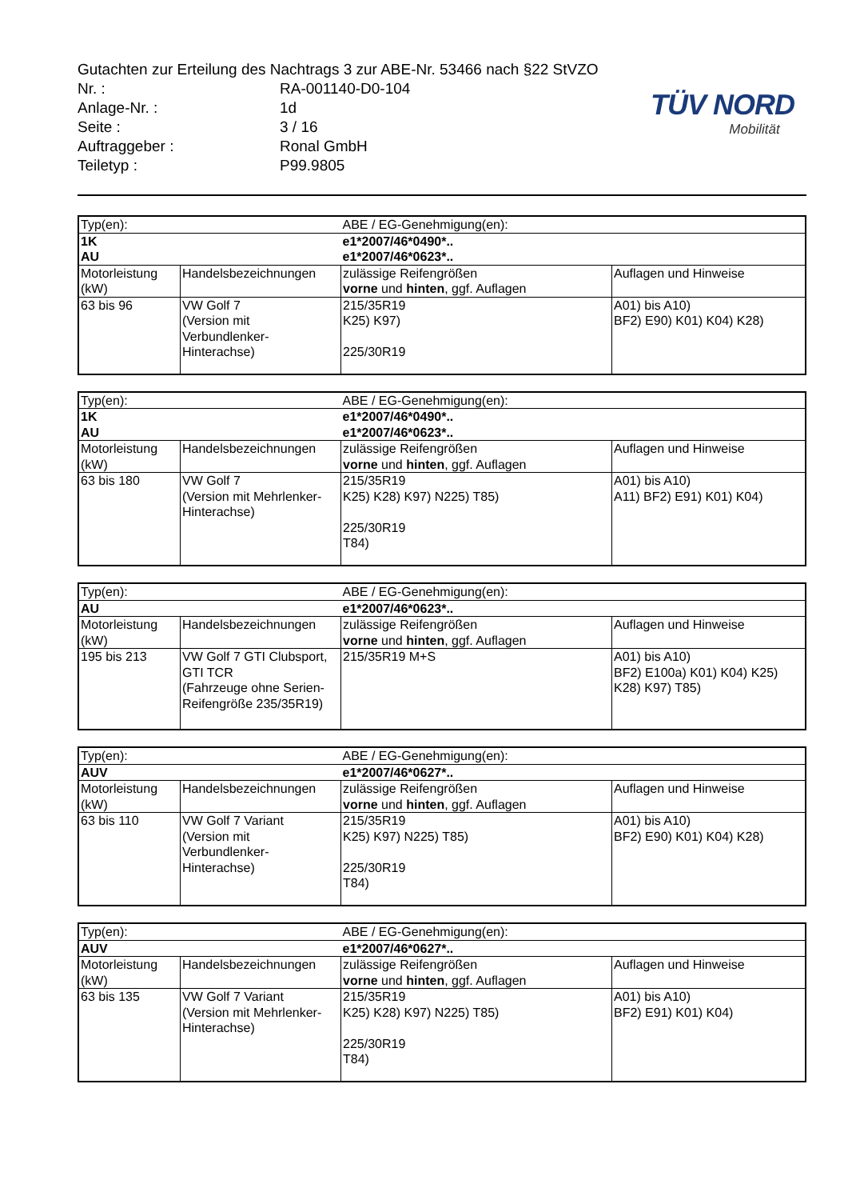Gutachten zur Erteilung des Nachtrags 3 zur ABE-Nr. 53466 nach §22 StVZO
Nr. : RA-001140-D0-104
Anlage-Nr. : 1d
Seite : 3 / 16
Auftraggeber : Ronal GmbH
Teiletyp : P99.9805
TÜV NORD
Mobilität
| Typ(en): | | ABE / EG-Genehmigung(en): | |
| 1K AU | | e1*2007/46*0490*.. e1*2007/46*0623*.. | |
| Motorleistung (kW) | Handelsbezeichnungen | zulässige Reifengrößen vorne und hinten , ggf. Auflagen | Auflagen und Hinweise |
| 63 bis 96 | VW Golf 7 (Version mit Verbundlenker-Hinterachse) | 215/35R19 K25) K97) 225/30R19 | A01) bis A10) BF2) E90) K01) K04) K28) |
| Typ(en): | | ABE / EG-Genehmigung(en): | |
| 1K AU | | e1*2007/46*0490*.. e1*2007/46*0623*.. | |
| Motorleistung (kW) | Handelsbezeichnungen | zulässige Reifengrößen vorne und hinten , ggf. Auflagen | Auflagen und Hinweise |
| 63 bis 180 | VW Golf 7 (Version mit Mehrlenker- Hinterachse) | 215/35R19 K25) K28) K97) N225) T85) 225/30R19 T84) | A01) bis A10) A11) BF2) E91) K01) K04) |
| Typ(en): | | ABE / EG-Genehmigung(en): | |
| AU | | e1*2007/46*0623*.. | |
| Motorleistung (kW) | Handelsbezeichnungen | zulässige Reifengrößen vorne und hinten , ggf. Auflagen | Auflagen und Hinweise |
| 195 bis 213 | VW Golf 7 GTI Clubsport, GTI TCR (Fahrzeuge ohne Serien-Reifengröße 235/35R19) | 215/35R19 M+S | A01) bis A10) BF2) E100a) K01) K04) K25) K28) K97) T85) |
| Typ(en): | | ABE / EG-Genehmigung(en): | |
| AUV | | e1*2007/46*0627*.. | |
| Motorleistung (kW) | Handelsbezeichnungen | zulässige Reifengrößen vorne und hinten , ggf. Auflagen | Auflagen und Hinweise |
| 63 bis 110 | VW Golf 7 Variant (Version mit Verbundlenker-Hinterachse) | 215/35R19 K25) K97) N225) T85) 225/30R19 T84) | A01) bis A10) BF2) E90) K01) K04) K28) |
| Typ(en): | | ABE / EG-Genehmigung(en): | |
| AUV | | e1*2007/46*0627*.. | |
| Motorleistung (kW) | Handelsbezeichnungen | zulässige Reifengrößen vorne und hinten , ggf. Auflagen | Auflagen und Hinweise |
| 63 bis 135 | VW Golf 7 Variant (Version mit Mehrlenker-Hinterachse) | 215/35R19 K25) K28) K97) N225) T85) 225/30R19 T84) | A01) bis A10) BF2) E91) K01) K04) |